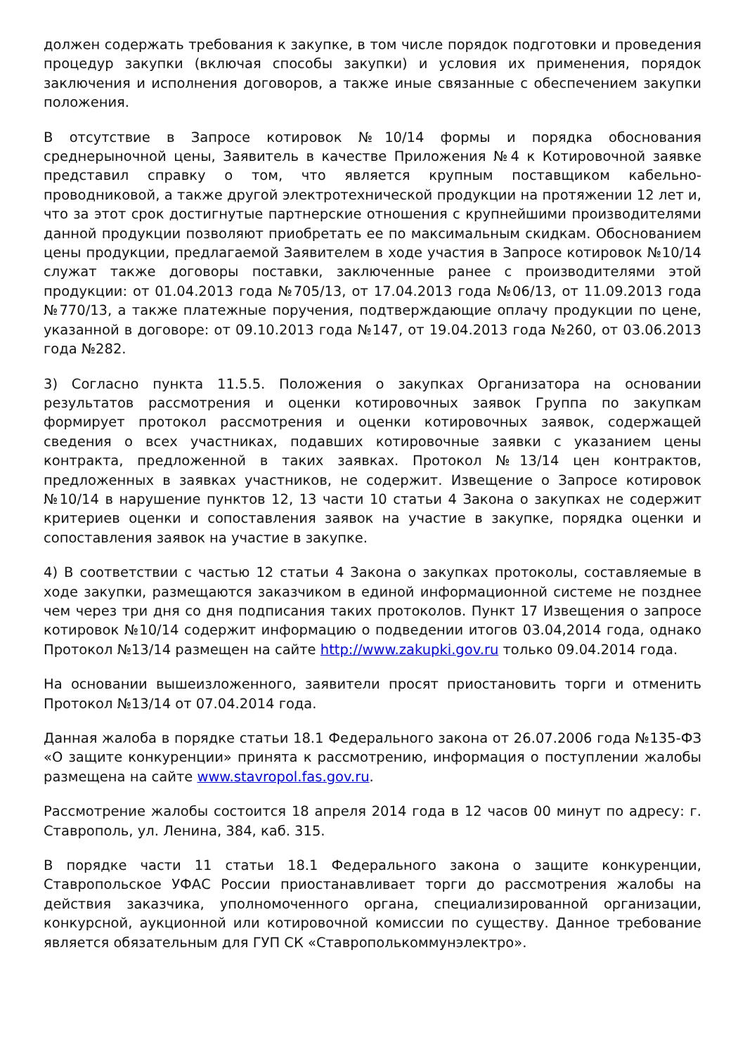должен содержать требования к закупке, в том числе порядок подготовки и проведения процедур закупки (включая способы закупки) и условия их применения, порядок заключения и исполнения договоров, а также иные связанные с обеспечением закупки положения.
В отсутствие в Запросе котировок №10/14 формы и порядка обоснования среднерыночной цены, Заявитель в качестве Приложения №4 к Котировочной заявке представил справку о том, что является крупным поставщиком кабельно-проводниковой, а также другой электротехнической продукции на протяжении 12 лет и, что за этот срок достигнутые партнерские отношения с крупнейшими производителями данной продукции позволяют приобретать ее по максимальным скидкам. Обоснованием цены продукции, предлагаемой Заявителем в ходе участия в Запросе котировок №10/14 служат также договоры поставки, заключенные ранее с производителями этой продукции: от 01.04.2013 года №705/13, от 17.04.2013 года №06/13, от 11.09.2013 года №770/13, а также платежные поручения, подтверждающие оплачу продукции по цене, указанной в договоре: от 09.10.2013 года №147, от 19.04.2013 года №260, от 03.06.2013 года №282.
3) Согласно пункта 11.5.5. Положения о закупках Организатора на основании результатов рассмотрения и оценки котировочных заявок Группа по закупкам формирует протокол рассмотрения и оценки котировочных заявок, содержащей сведения о всех участниках, подавших котировочные заявки с указанием цены контракта, предложенной в таких заявках. Протокол №13/14 цен контрактов, предложенных в заявках участников, не содержит. Извещение о Запросе котировок №10/14 в нарушение пунктов 12, 13 части 10 статьи 4 Закона о закупках не содержит критериев оценки и сопоставления заявок на участие в закупке, порядка оценки и сопоставления заявок на участие в закупке.
4) В соответствии с частью 12 статьи 4 Закона о закупках протоколы, составляемые в ходе закупки, размещаются заказчиком в единой информационной системе не позднее чем через три дня со дня подписания таких протоколов. Пункт 17 Извещения о запросе котировок №10/14 содержит информацию о подведении итогов 03.04,2014 года, однако Протокол №13/14 размещен на сайте http://www.zakupki.gov.ru только 09.04.2014 года.
На основании вышеизложенного, заявители просят приостановить торги и отменить Протокол №13/14 от 07.04.2014 года.
Данная жалоба в порядке статьи 18.1 Федерального закона от 26.07.2006 года №135-ФЗ «О защите конкуренции» принята к рассмотрению, информация о поступлении жалобы размещена на сайте www.stavropol.fas.gov.ru.
Рассмотрение жалобы состоится 18 апреля 2014 года в 12 часов 00 минут по адресу: г. Ставрополь, ул. Ленина, 384, каб. 315.
В порядке части 11 статьи 18.1 Федерального закона о защите конкуренции, Ставропольское УФАС России приостанавливает торги до рассмотрения жалобы на действия заказчика, уполномоченного органа, специализированной организации, конкурсной, аукционной или котировочной комиссии по существу. Данное требование является обязательным для ГУП СК «Ставрополькоммунэлектро».